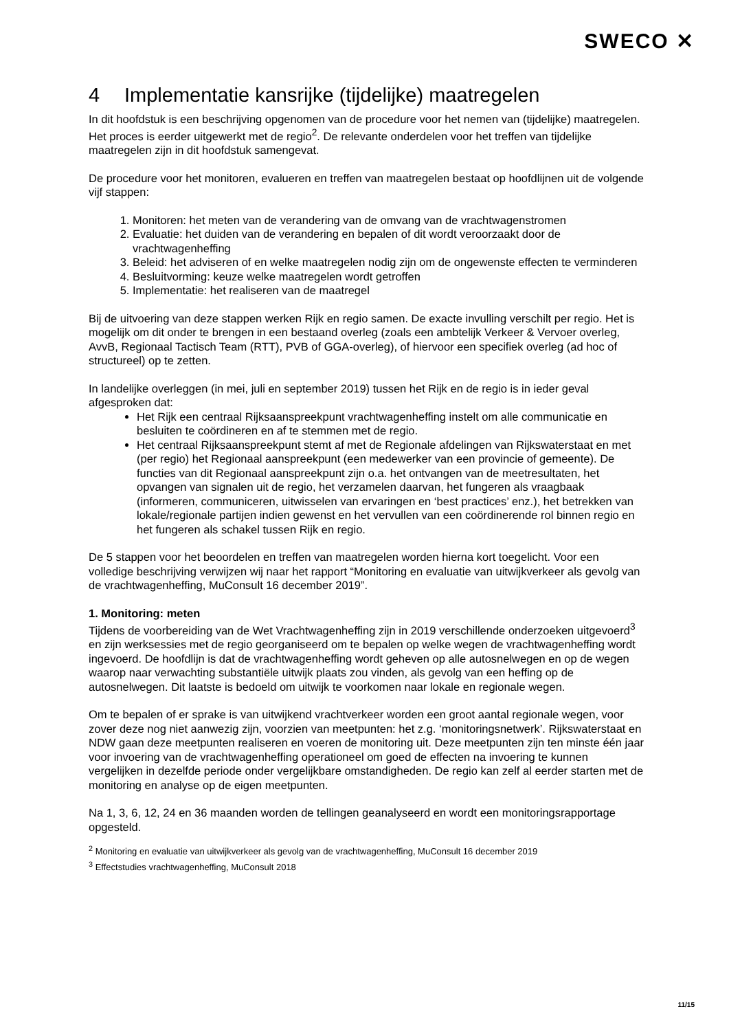SWECO ✕
4 Implementatie kansrijke (tijdelijke) maatregelen
In dit hoofdstuk is een beschrijving opgenomen van de procedure voor het nemen van (tijdelijke) maatregelen. Het proces is eerder uitgewerkt met de regio<sup>2</sup>. De relevante onderdelen voor het treffen van tijdelijke maatregelen zijn in dit hoofdstuk samengevat.
De procedure voor het monitoren, evalueren en treffen van maatregelen bestaat op hoofdlijnen uit de volgende vijf stappen:
1. Monitoren: het meten van de verandering van de omvang van de vrachtwagenstromen
2. Evaluatie: het duiden van de verandering en bepalen of dit wordt veroorzaakt door de vrachtwagenheffing
3. Beleid: het adviseren of en welke maatregelen nodig zijn om de ongewenste effecten te verminderen
4. Besluitvorming: keuze welke maatregelen wordt getroffen
5. Implementatie: het realiseren van de maatregel
Bij de uitvoering van deze stappen werken Rijk en regio samen. De exacte invulling verschilt per regio. Het is mogelijk om dit onder te brengen in een bestaand overleg (zoals een ambtelijk Verkeer & Vervoer overleg, AvvB, Regionaal Tactisch Team (RTT), PVB of GGA-overleg), of hiervoor een specifiek overleg (ad hoc of structureel) op te zetten.
In landelijke overleggen (in mei, juli en september 2019) tussen het Rijk en de regio is in ieder geval afgesproken dat:
Het Rijk een centraal Rijksaanspreekpunt vrachtwagenheffing instelt om alle communicatie en besluiten te coördineren en af te stemmen met de regio.
Het centraal Rijksaanspreekpunt stemt af met de Regionale afdelingen van Rijkswaterstaat en met (per regio) het Regionaal aanspreekpunt (een medewerker van een provincie of gemeente). De functies van dit Regionaal aanspreekpunt zijn o.a. het ontvangen van de meetresultaten, het opvangen van signalen uit de regio, het verzamelen daarvan, het fungeren als vraagbaak (informeren, communiceren, uitwisselen van ervaringen en ‘best practices’ enz.), het betrekken van lokale/regionale partijen indien gewenst en het vervullen van een coördinerende rol binnen regio en het fungeren als schakel tussen Rijk en regio.
De 5 stappen voor het beoordelen en treffen van maatregelen worden hierna kort toegelicht. Voor een volledige beschrijving verwijzen wij naar het rapport “Monitoring en evaluatie van uitwijkverkeer als gevolg van de vrachtwagenheffing, MuConsult 16 december 2019”.
1. Monitoring: meten
Tijdens de voorbereiding van de Wet Vrachtwagenheffing zijn in 2019 verschillende onderzoeken uitgevoerd<sup>3</sup> en zijn werksessies met de regio georganiseerd om te bepalen op welke wegen de vrachtwagenheffing wordt ingevoerd. De hoofdlijn is dat de vrachtwagenheffing wordt geheven op alle autosnelwegen en op de wegen waarop naar verwachting substantiële uitwijk plaats zou vinden, als gevolg van een heffing op de autosnelwegen. Dit laatste is bedoeld om uitwijk te voorkomen naar lokale en regionale wegen.
Om te bepalen of er sprake is van uitwijkend vrachtverkeer worden een groot aantal regionale wegen, voor zover deze nog niet aanwezig zijn, voorzien van meetpunten: het z.g. ‘monitoringsnetwerk’. Rijkswaterstaat en NDW gaan deze meetpunten realiseren en voeren de monitoring uit. Deze meetpunten zijn ten minste één jaar voor invoering van de vrachtwagenheffing operationeel om goed de effecten na invoering te kunnen vergelijken in dezelfde periode onder vergelijkbare omstandigheden. De regio kan zelf al eerder starten met de monitoring en analyse op de eigen meetpunten.
Na 1, 3, 6, 12, 24 en 36 maanden worden de tellingen geanalyseerd en wordt een monitoringsrapportage opgesteld.
<sup>2</sup> Monitoring en evaluatie van uitwijkverkeer als gevolg van de vrachtwagenheffing, MuConsult 16 december 2019
<sup>3</sup> Effectstudies vrachtwagenheffing, MuConsult 2018
11/15